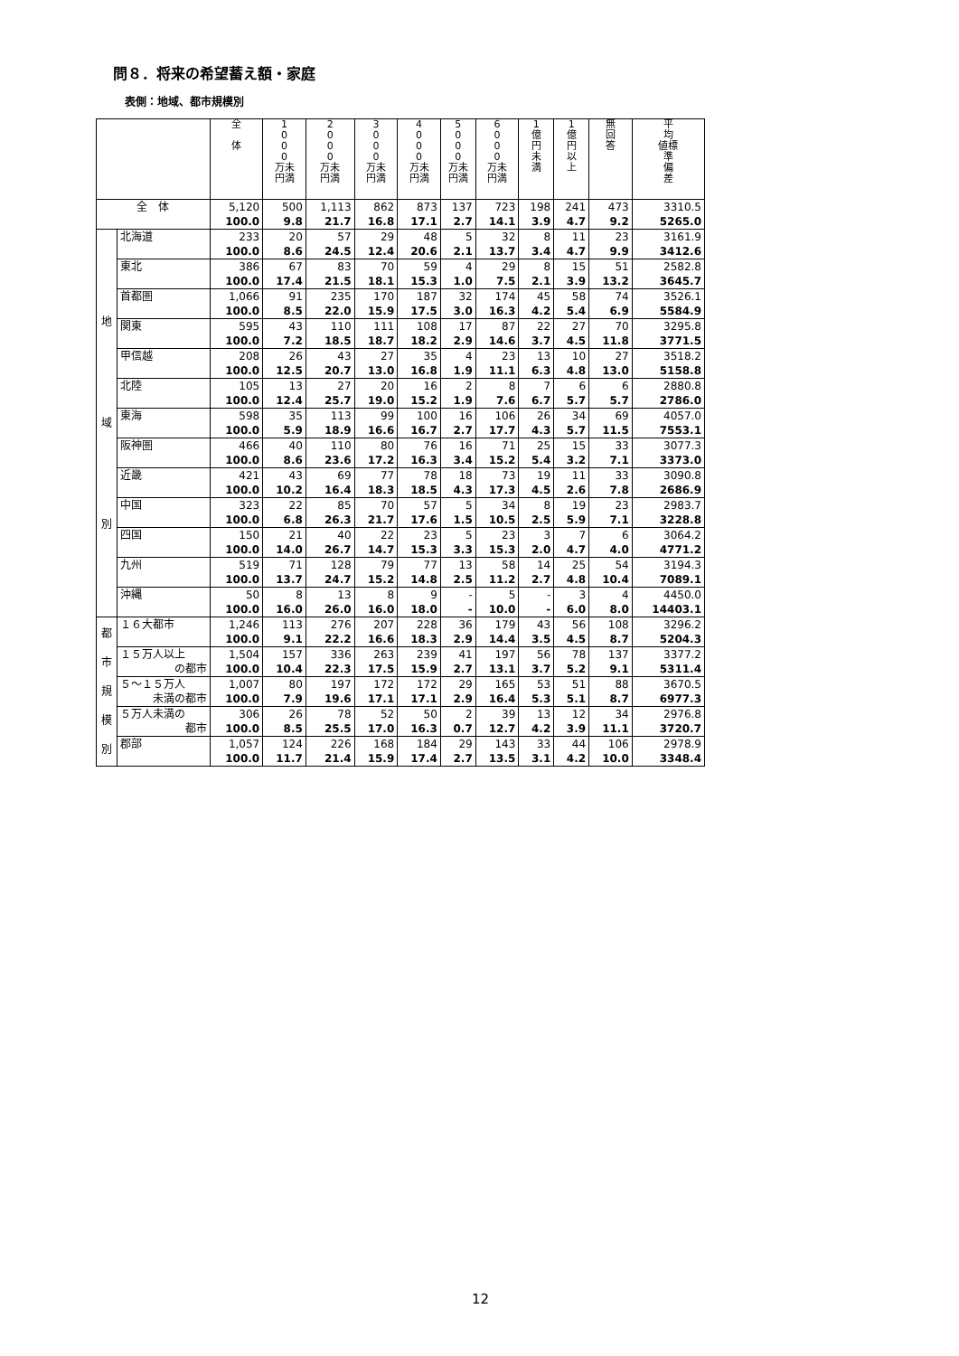問８．将来の希望蓄え額・家庭
表側：地域、都市規模別
| | | 全 体 | 1 0 0 0 万未 円満 | 2 0 0 0 万未 円満 | 3 0 0 0 万未 円満 | 4 0 0 0 万未 円満 | 5 0 0 0 万未 円満 | 6 0 0 0 万未 円満 | 1 億 円 未 満 | 1 億 円 以 上 | 無 回 答 | 平 均 値標 準 偏 差 |
| --- | --- | --- | --- | --- | --- | --- | --- | --- | --- | --- | --- | --- |
| 全 体 | | 5,120 100.0 | 500 9.8 | 1,113 21.7 | 862 16.8 | 873 17.1 | 137 2.7 | 723 14.1 | 198 3.9 | 241 4.7 | 473 9.2 | 3310.5 5265.0 |
| 地 域 別 | 北海道 | 233 100.0 | 20 8.6 | 57 24.5 | 29 12.4 | 48 20.6 | 5 2.1 | 32 13.7 | 8 3.4 | 11 4.7 | 23 9.9 | 3161.9 3412.6 |
| | 東北 | 386 100.0 | 67 17.4 | 83 21.5 | 70 18.1 | 59 15.3 | 4 1.0 | 29 7.5 | 8 2.1 | 15 3.9 | 51 13.2 | 2582.8 3645.7 |
| | 首都圏 | 1,066 100.0 | 91 8.5 | 235 22.0 | 170 15.9 | 187 17.5 | 32 3.0 | 174 16.3 | 45 4.2 | 58 5.4 | 74 6.9 | 3526.1 5584.9 |
| | 関東 | 595 100.0 | 43 7.2 | 110 18.5 | 111 18.7 | 108 18.2 | 17 2.9 | 87 14.6 | 22 3.7 | 27 4.5 | 70 11.8 | 3295.8 3771.5 |
| | 甲信越 | 208 100.0 | 26 12.5 | 43 20.7 | 27 13.0 | 35 16.8 | 4 1.9 | 23 11.1 | 13 6.3 | 10 4.8 | 27 13.0 | 3518.2 5158.8 |
| | 北陸 | 105 100.0 | 13 12.4 | 27 25.7 | 20 19.0 | 16 15.2 | 2 1.9 | 8 7.6 | 7 6.7 | 6 5.7 | 6 5.7 | 2880.8 2786.0 |
| | 東海 | 598 100.0 | 35 5.9 | 113 18.9 | 99 16.6 | 100 16.7 | 16 2.7 | 106 17.7 | 26 4.3 | 34 5.7 | 69 11.5 | 4057.0 7553.1 |
| | 阪神圏 | 466 100.0 | 40 8.6 | 110 23.6 | 80 17.2 | 76 16.3 | 16 3.4 | 71 15.2 | 25 5.4 | 15 3.2 | 33 7.1 | 3077.3 3373.0 |
| | 近畿 | 421 100.0 | 43 10.2 | 69 16.4 | 77 18.3 | 78 18.5 | 18 4.3 | 73 17.3 | 19 4.5 | 11 2.6 | 33 7.8 | 3090.8 2686.9 |
| | 中国 | 323 100.0 | 22 6.8 | 85 26.3 | 70 21.7 | 57 17.6 | 5 1.5 | 34 10.5 | 8 2.5 | 19 5.9 | 23 7.1 | 2983.7 3228.8 |
| | 四国 | 150 100.0 | 21 14.0 | 40 26.7 | 22 14.7 | 23 15.3 | 5 3.3 | 23 15.3 | 3 2.0 | 7 4.7 | 6 4.0 | 3064.2 4771.2 |
| | 九州 | 519 100.0 | 71 13.7 | 128 24.7 | 79 15.2 | 77 14.8 | 13 2.5 | 58 11.2 | 14 2.7 | 25 4.8 | 54 10.4 | 3194.3 7089.1 |
| | 沖縄 | 50 100.0 | 8 16.0 | 13 26.0 | 8 16.0 | 9 18.0 | - - | 5 10.0 | - - | 3 6.0 | 4 8.0 | 4450.0 14403.1 |
| 都 市 規 模 別 | １６大都市 | 1,246 100.0 | 113 9.1 | 276 22.2 | 207 16.6 | 228 18.3 | 36 2.9 | 179 14.4 | 43 3.5 | 56 4.5 | 108 8.7 | 3296.2 5204.3 |
| | １５万人以上 の都市 | 1,504 100.0 | 157 10.4 | 336 22.3 | 263 17.5 | 239 15.9 | 41 2.7 | 197 13.1 | 56 3.7 | 78 5.2 | 137 9.1 | 3377.2 5311.4 |
| | ５～１５万人 未満の都市 | 1,007 100.0 | 80 7.9 | 197 19.6 | 172 17.1 | 172 17.1 | 29 2.9 | 165 16.4 | 53 5.3 | 51 5.1 | 88 8.7 | 3670.5 6977.3 |
| | ５万人未満の 都市 | 306 100.0 | 26 8.5 | 78 25.5 | 52 17.0 | 50 16.3 | 2 0.7 | 39 12.7 | 13 4.2 | 12 3.9 | 34 11.1 | 2976.8 3720.7 |
| | 郡部 | 1,057 100.0 | 124 11.7 | 226 21.4 | 168 15.9 | 184 17.4 | 29 2.7 | 143 13.5 | 33 3.1 | 44 4.2 | 106 10.0 | 2978.9 3348.4 |
12